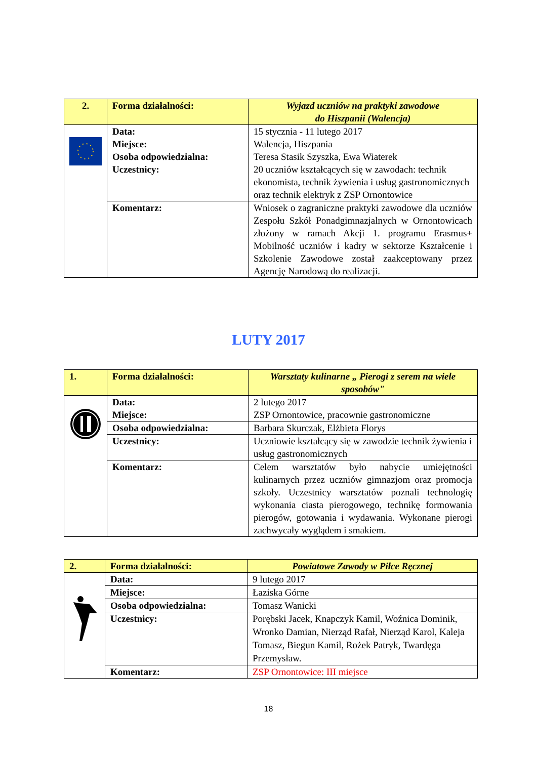| 2. | Forma działalności: | Wyjazd uczniów na praktyki zawodowe do Hiszpanii (Walencja) |
| | Data: Miejsce: Osoba odpowiedzialna: Uczestnicy: | 15 stycznia - 11 lutego 2017 Walencja, Hiszpania Teresa Stasik Szyszka, Ewa Wiaterek 20 uczniów kształcących się w zawodach: technik ekonomista, technik żywienia i usług gastronomicznych oraz technik elektryk z ZSP Ornontowice |
| | Komentarz: | Wniosek o zagraniczne praktyki zawodowe dla uczniów Zespołu Szkół Ponadgimnazjalnych w Ornontowicach złożony w ramach Akcji 1. programu Erasmus+ Mobilność uczniów i kadry w sektorze Kształcenie i Szkolenie Zawodowe został zaakceptowany przez Agencję Narodową do realizacji. |
LUTY 2017
| 1. | Forma działalności: | Warsztaty kulinarne „ Pierogi z serem na wiele sposobów" |
| | Data: Miejsce: | 2 lutego 2017 ZSP Ornontowice, pracownie gastronomiczne |
| | Osoba odpowiedzialna: | Barbara Skurczak, Elżbieta Florys |
| | Uczestnicy: | Uczniowie kształcący się w zawodzie technik żywienia i usług gastronomicznych |
| | Komentarz: | Celem warsztatów było nabycie umiejętności kulinarnych przez uczniów gimnazjom oraz promocja szkoły. Uczestnicy warsztatów poznali technologię wykonania ciasta pierogowego, technikę formowania pierogów, gotowania i wydawania. Wykonane pierogi zachwycały wyglądem i smakiem. |
| 2. | Forma działalności: | Powiatowe Zawody w Piłce Ręcznej |
| | Data: | 9 lutego 2017 |
| | Miejsce: | Łaziska Górne |
| | Osoba odpowiedzialna: | Tomasz Wanicki |
| | Uczestnicy: | Porębski Jacek, Knapczyk Kamil, Woźnica Dominik, Wronko Damian, Nierząd Rafał, Nierząd Karol, Kaleja Tomasz, Biegun Kamil, Rożek Patryk, Twardęga Przemysław. |
| | Komentarz: | ZSP Ornontowice: III miejsce |
18